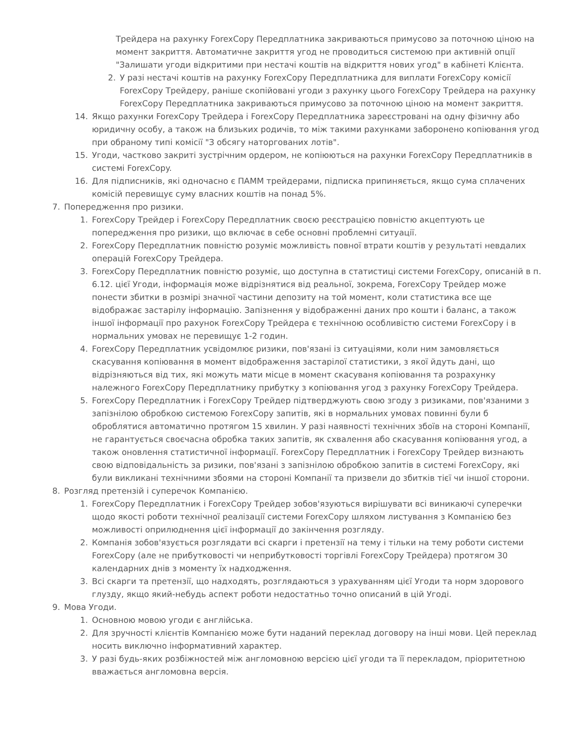Трейдера на рахунку ForexCopy Передплатника закриваються примусово за поточною ціною на момент закриття. Автоматичне закриття угод не проводиться системою при активній опції "Залишати угоди відкритими при нестачі коштів на відкриття нових угод" в кабінеті Клієнта.
2. У разі нестачі коштів на рахунку ForexCopy Передплатника для виплати ForexCopy комісії ForexCopy Трейдеру, раніше скопійовані угоди з рахунку цього ForexCopy Трейдера на рахунку ForexCopy Передплатника закриваються примусово за поточною ціною на момент закриття.
14. Якщо рахунки ForexCopy Трейдера і ForexCopy Передплатника зареєстровані на одну фізичну або юридичну особу, а також на близьких родичів, то між такими рахунками заборонено копіювання угод при обраному типі комісії "З обсягу наторгованих лотів".
15. Угоди, частково закриті зустрічним ордером, не копіюються на рахунки ForexCopy Передплатників в системі ForexCopy.
16. Для підписників, які одночасно є ПАММ трейдерами, підписка припиняється, якщо сума сплачених комісій перевищує суму власних коштів на понад 5%.
7. Попередження про ризики.
1. ForexCopy Трейдер і ForexCopy Передплатник своєю реєстрацією повністю акцептують це попередження про ризики, що включає в себе основні проблемні ситуації.
2. ForexCopy Передплатник повністю розуміє можливість повної втрати коштів у результаті невдалих операцій ForexCopy Трейдера.
3. ForexCopy Передплатник повністю розуміє, що доступна в статистиці системи ForexCopy, описаній в п. 6.12. цієї Угоди, інформація може відрізнятися від реальної, зокрема, ForexCopy Трейдер може понести збитки в розмірі значної частини депозиту на той момент, коли статистика все ще відображає застарілу інформацію. Запізнення у відображенні даних про кошти і баланс, а також іншої інформації про рахунок ForexCopy Трейдера є технічною особливістю системи ForexCopy і в нормальних умовах не перевищує 1-2 годин.
4. ForexCopy Передплатник усвідомлює ризики, пов'язані із ситуаціями, коли ним замовляється скасування копіювання в момент відображення застарілої статистики, з якої йдуть дані, що відрізняються від тих, які можуть мати місце в момент скасуваня копіювання та розрахунку належного ForexCopy Передплатнику прибутку з копіювання угод з рахунку ForexCopy Трейдера.
5. ForexCopy Передплатник і ForexCopy Трейдер підтверджують свою згоду з ризиками, пов'язаними з запізнілою обробкою системою ForexCopy запитів, які в нормальних умовах повинні були б оброблятися автоматично протягом 15 хвилин. У разі наявності технічних збоїв на стороні Компанії, не гарантується своєчасна обробка таких запитів, як схвалення або скасування копіювання угод, а також оновлення статистичної інформації. ForexCopy Передплатник і ForexCopy Трейдер визнають свою відповідальність за ризики, пов'язані з запізнілою обробкою запитів в системі ForexCopy, які були викликані технічними збоями на стороні Компанії та призвели до збитків тієї чи іншої сторони.
8. Розгляд претензій і суперечок Компанією.
1. ForexCopy Передплатник і ForexCopy Трейдер зобов'язуються вирішувати всі виникаючі суперечки щодо якості роботи технічної реалізації системи ForexCopy шляхом листування з Компанією без можливості оприлюднення цієї інформації до закінчення розгляду.
2. Компанія зобов'язується розглядати всі скарги і претензії на тему і тільки на тему роботи системи ForexCopy (але не прибутковості чи неприбутковості торгівлі ForexCopy Трейдера) протягом 30 календарних днів з моменту їх надходження.
3. Всі скарги та претензії, що надходять, розглядаються з урахуванням цієї Угоди та норм здорового глузду, якщо який-небудь аспект роботи недостатньо точно описаний в цій Угоді.
9. Мова Угоди.
1. Основною мовою угоди є англійська.
2. Для зручності клієнтів Компанією може бути наданий переклад договору на інші мови. Цей переклад носить виключно інформативний характер.
3. У разі будь-яких розбіжностей між англомовною версією цієї угоди та її перекладом, пріоритетною вважається англомовна версія.